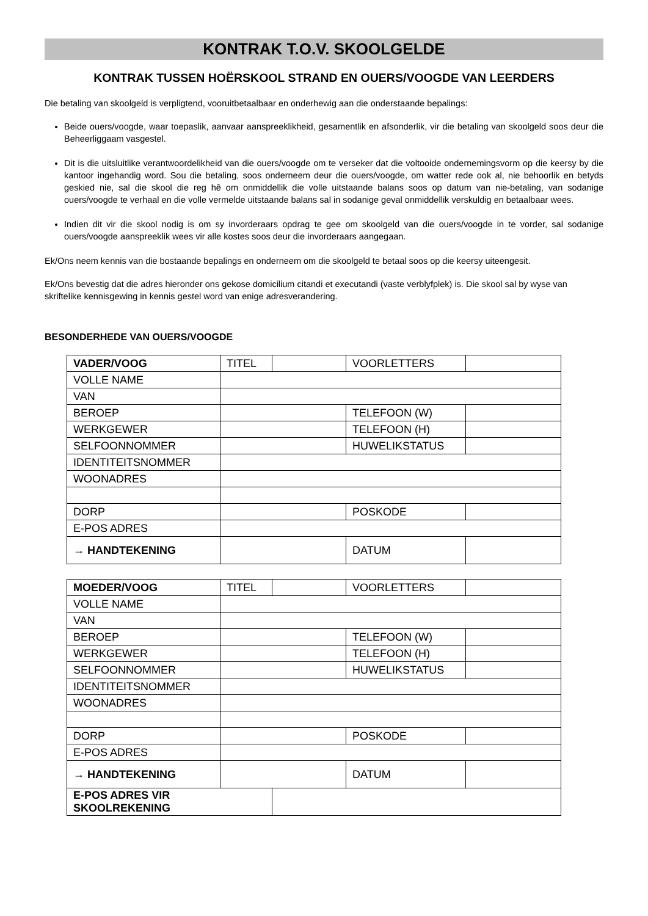KONTRAK T.O.V. SKOOLGELDE
KONTRAK TUSSEN HOËRSKOOL STRAND EN OUERS/VOOGDE VAN LEERDERS
Die betaling van skoolgeld is verpligtend, vooruitbetaalbaar en onderhewig aan die onderstaande bepalings:
Beide ouers/voogde, waar toepaslik, aanvaar aanspreeklikheid, gesamentlik en afsonderlik, vir die betaling van skoolgeld soos deur die Beheerliggaam vasgestel.
Dit is die uitsluitlike verantwoordelikheid van die ouers/voogde om te verseker dat die voltooide ondernemingsvorm op die keersy by die kantoor ingehandig word. Sou die betaling, soos onderneem deur die ouers/voogde, om watter rede ook al, nie behoorlik en betyds geskied nie, sal die skool die reg hê om onmiddellik die volle uitstaande balans soos op datum van nie-betaling, van sodanige ouers/voogde te verhaal en die volle vermelde uitstaande balans sal in sodanige geval onmiddellik verskuldig en betaalbaar wees.
Indien dit vir die skool nodig is om sy invorderaars opdrag te gee om skoolgeld van die ouers/voogde in te vorder, sal sodanige ouers/voogde aanspreeklik wees vir alle kostes soos deur die invorderaars aangegaan.
Ek/Ons neem kennis van die bostaande bepalings en onderneem om die skoolgeld te betaal soos op die keersy uiteengesit.
Ek/Ons bevestig dat die adres hieronder ons gekose domicilium citandi et executandi (vaste verblyfplek) is. Die skool sal by wyse van skriftelike kennisgewing in kennis gestel word van enige adresverandering.
BESONDERHEDE VAN OUERS/VOOGDE
| VADER/VOOG | TITEL | | VOORLETTERS | |
| VOLLE NAME | | | | |
| VAN | | | | |
| BEROEP | | | TELEFOON (W) | |
| WERKGEWER | | | TELEFOON (H) | |
| SELFOONNOMMER | | | HUWELIKSTATUS | |
| IDENTITEITSNOMMER | | | | |
| WOONADRES | | | | |
| DORP | | | POSKODE | |
| E-POS ADRES | | | | |
| → HANDTEKENING | | | DATUM | |
| MOEDER/VOOG | TITEL | | VOORLETTERS | |
| VOLLE NAME | | | | |
| VAN | | | | |
| BEROEP | | | TELEFOON (W) | |
| WERKGEWER | | | TELEFOON (H) | |
| SELFOONNOMMER | | | HUWELIKSTATUS | |
| IDENTITEITSNOMMER | | | | |
| WOONADRES | | | | |
| DORP | | | POSKODE | |
| E-POS ADRES | | | | |
| → HANDTEKENING | | | DATUM | |
| E-POS ADRES VIR SKOOLREKENING | | | | |